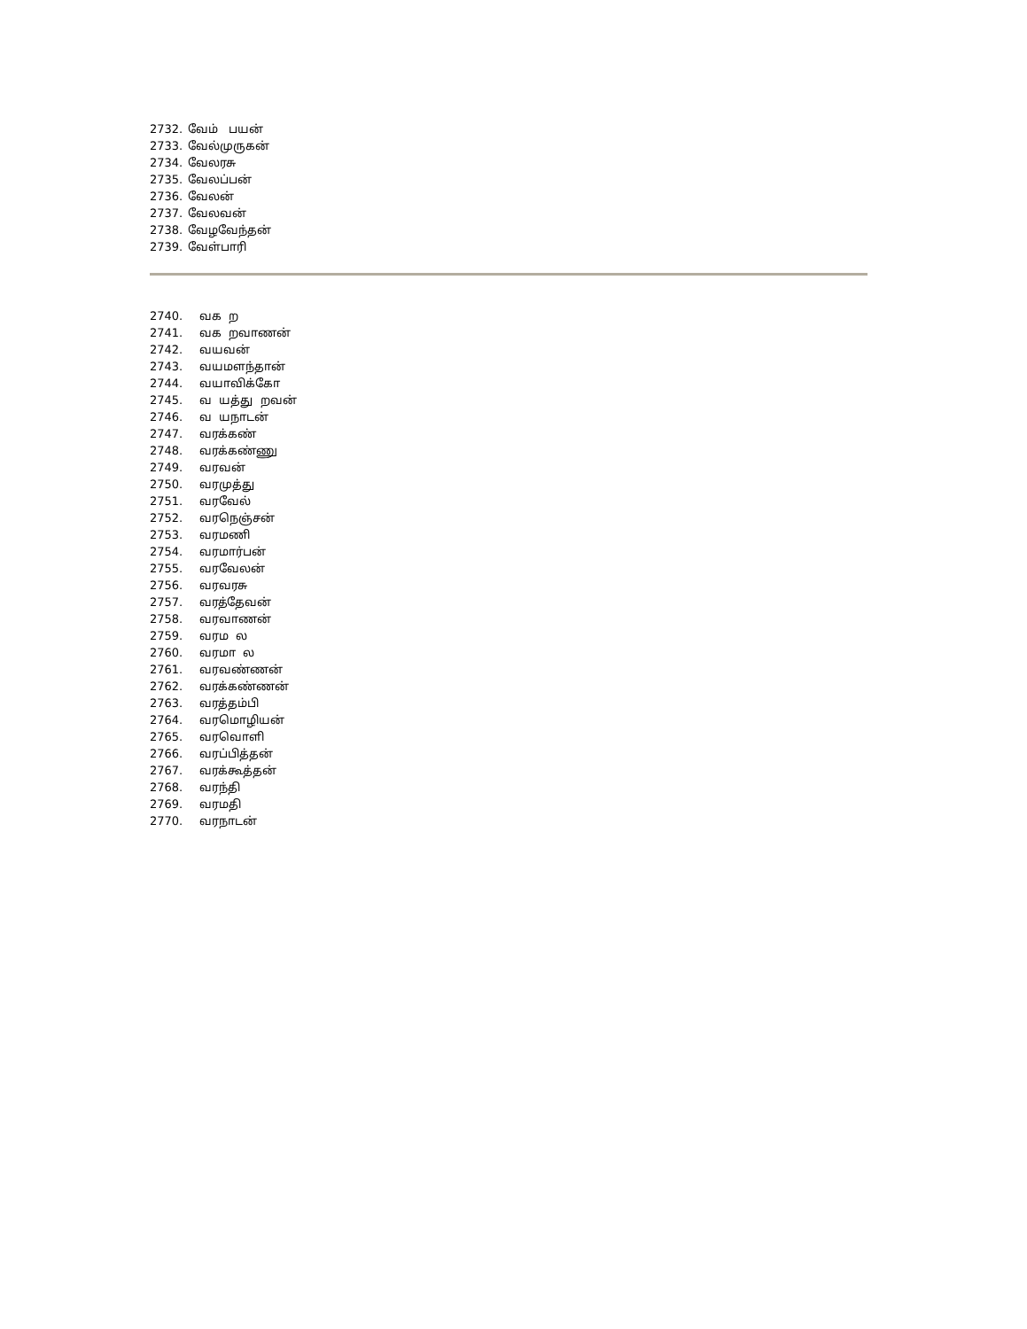2732. வேம் பயன்
2733. வேல்முருகன்
2734. வேலரசு
2735. வேலப்பன்
2736. வேலன்
2737. வேலவன்
2738. வேழவேந்தன்
2739. வேள்பாரி
2740. வக ற
2741. வக றவாணன்
2742. வயவன்
2743. வயமளந்தான்
2744. வயாவிக்கோ
2745. வ யத்து றவன்
2746. வ யநாடன்
2747. வரக்கண்
2748. வரக்கண்ணு
2749. வரவன்
2750. வரமுத்து
2751. வரவேல்
2752. வரநெஞ்சன்
2753. வரமணி
2754. வரமார்பன்
2755. வரவேலன்
2756. வரவரசு
2757. வரத்தேவன்
2758. வரவாணன்
2759. வரம ல
2760. வரமா ல
2761. வரவண்ணன்
2762. வரக்கண்ணன்
2763. வரத்தம்பி
2764. வரமொழியன்
2765. வரவொளி
2766. வரப்பித்தன்
2767. வரக்கூத்தன்
2768. வரந்தி
2769. வரமதி
2770. வரநாடன்